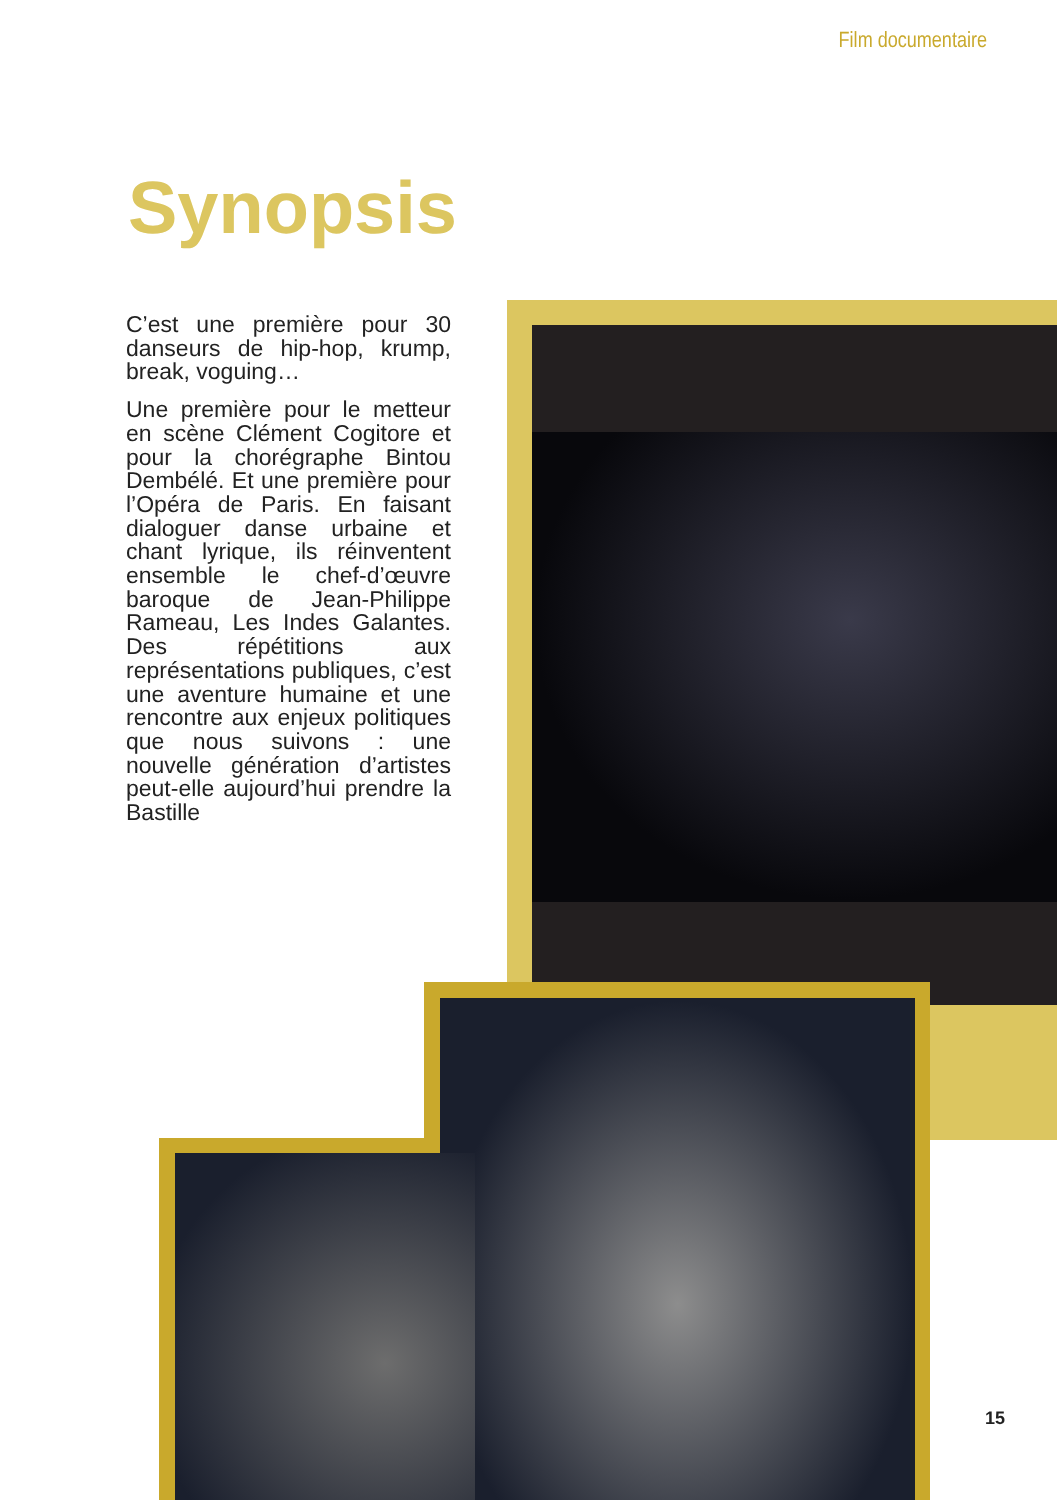Film documentaire
Synopsis
C’est une première pour 30 danseurs de hip-hop, krump, break, voguing…
Une première pour le metteur en scène Clément Cogitore et pour la chorégraphe Bintou Dembélé. Et une première pour l’Opéra de Paris. En faisant dialoguer danse urbaine et chant lyrique, ils réinventent ensemble le chef-d’œuvre baroque de Jean-Philippe Rameau, Les Indes Galantes. Des répétitions aux représentations publiques, c’est une aventure humaine et une rencontre aux enjeux politiques que nous suivons : une nouvelle génération d’artistes peut-elle aujourd’hui prendre la Bastille
15